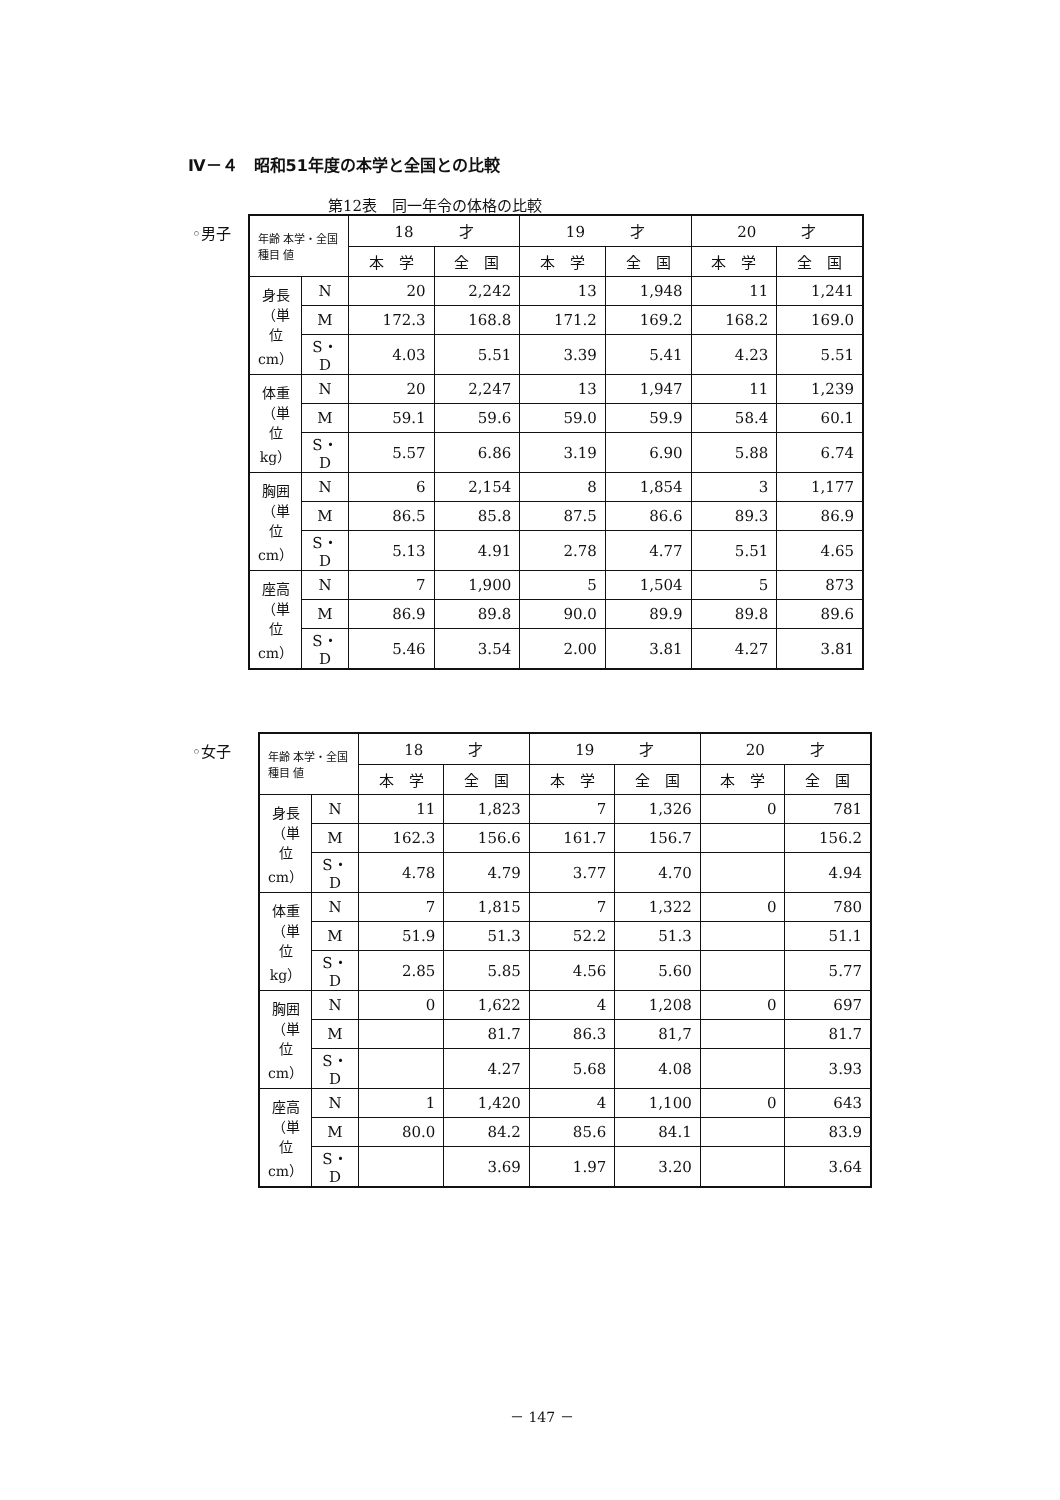Ⅳ－４　昭和51年度の本学と全国との比較
第12表　同一年令の体格の比較
◦男子
| 年齢 本学・全国 種目 値 | | 18 才 | | 19 才 | | 20 才 | |
| --- | --- | --- | --- | --- | --- | --- | --- |
| | | 本 学 | 全 国 | 本 学 | 全 国 | 本 学 | 全 国 |
| 身長（単位cm） | N | 20 | 2,242 | 13 | 1,948 | 11 | 1,241 |
| | M | 172.3 | 168.8 | 171.2 | 169.2 | 168.2 | 169.0 |
| | S・D | 4.03 | 5.51 | 3.39 | 5.41 | 4.23 | 5.51 |
| 体重（単位kg） | N | 20 | 2,247 | 13 | 1,947 | 11 | 1,239 |
| | M | 59.1 | 59.6 | 59.0 | 59.9 | 58.4 | 60.1 |
| | S・D | 5.57 | 6.86 | 3.19 | 6.90 | 5.88 | 6.74 |
| 胸囲（単位cm） | N | 6 | 2,154 | 8 | 1,854 | 3 | 1,177 |
| | M | 86.5 | 85.8 | 87.5 | 86.6 | 89.3 | 86.9 |
| | S・D | 5.13 | 4.91 | 2.78 | 4.77 | 5.51 | 4.65 |
| 座高（単位cm） | N | 7 | 1,900 | 5 | 1,504 | 5 | 873 |
| | M | 86.9 | 89.8 | 90.0 | 89.9 | 89.8 | 89.6 |
| | S・D | 5.46 | 3.54 | 2.00 | 3.81 | 4.27 | 3.81 |
◦女子
| 年齢 本学・全国 種目 値 | | 18 才 | | 19 才 | | 20 才 | |
| --- | --- | --- | --- | --- | --- | --- | --- |
| | | 本 学 | 全 国 | 本 学 | 全 国 | 本 学 | 全 国 |
| 身長（単位cm） | N | 11 | 1,823 | 7 | 1,326 | 0 | 781 |
| | M | 162.3 | 156.6 | 161.7 | 156.7 | | 156.2 |
| | S・D | 4.78 | 4.79 | 3.77 | 4.70 | | 4.94 |
| 体重（単位kg） | N | 7 | 1,815 | 7 | 1,322 | 0 | 780 |
| | M | 51.9 | 51.3 | 52.2 | 51.3 | | 51.1 |
| | S・D | 2.85 | 5.85 | 4.56 | 5.60 | | 5.77 |
| 胸囲（単位cm） | N | 0 | 1,622 | 4 | 1,208 | 0 | 697 |
| | M | | 81.7 | 86.3 | 81,7 | | 81.7 |
| | S・D | | 4.27 | 5.68 | 4.08 | | 3.93 |
| 座高（単位cm） | N | 1 | 1,420 | 4 | 1,100 | 0 | 643 |
| | M | 80.0 | 84.2 | 85.6 | 84.1 | | 83.9 |
| | S・D | | 3.69 | 1.97 | 3.20 | | 3.64 |
－ 147 －